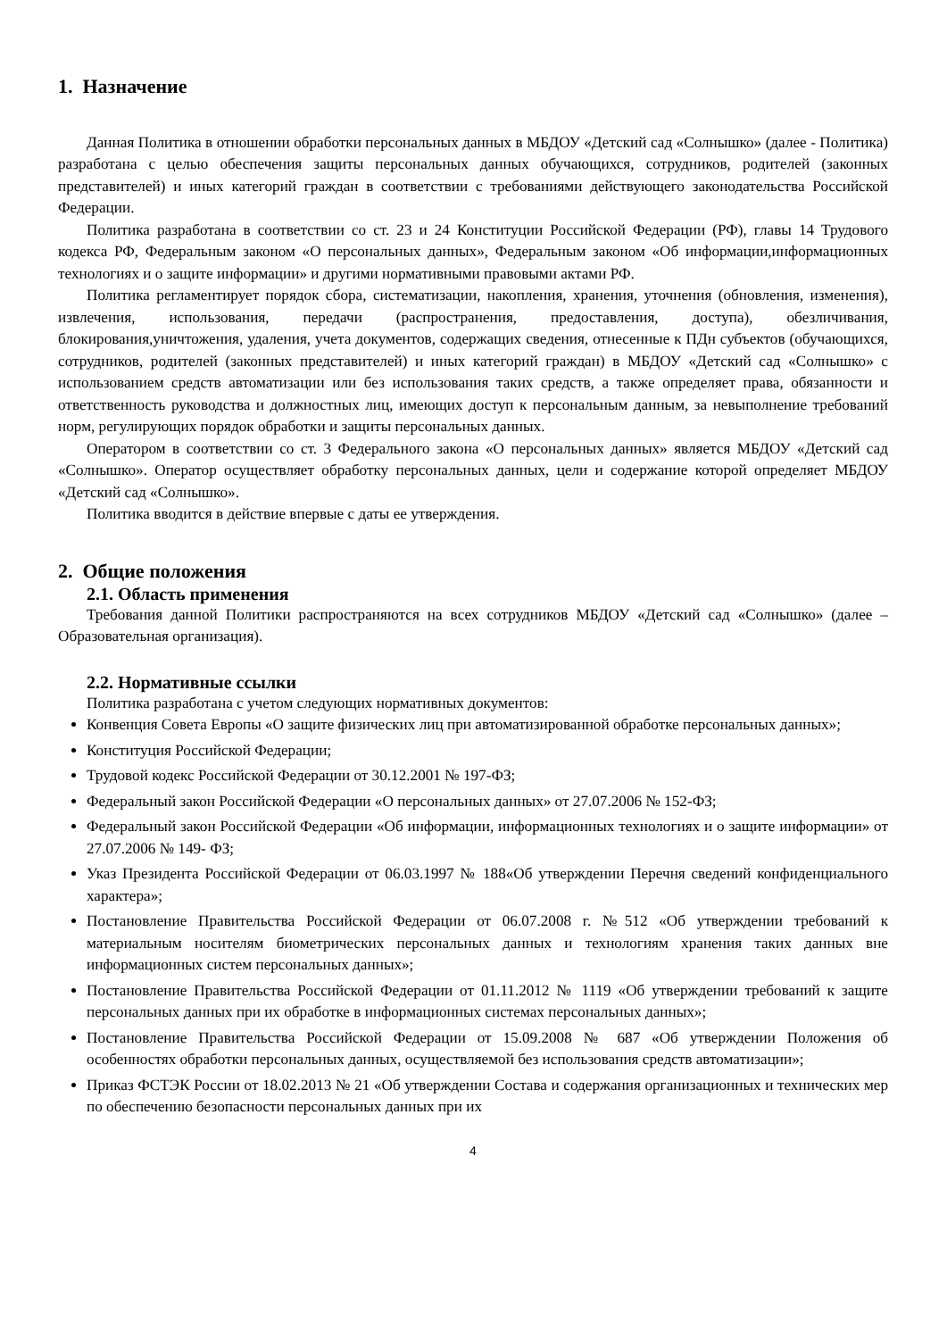1. Назначение
Данная Политика в отношении обработки персональных данных в МБДОУ «Детский сад «Солнышко» (далее - Политика) разработана с целью обеспечения защиты персональных данных обучающихся, сотрудников, родителей (законных представителей) и иных категорий граждан в соответствии с требованиями действующего законодательства Российской Федерации.
Политика разработана в соответствии со ст. 23 и 24 Конституции Российской Федерации (РФ), главы 14 Трудового кодекса РФ, Федеральным законом «О персональных данных», Федеральным законом «Об информации,информационных технологиях и о защите информации» и другими нормативными правовыми актами РФ.
Политика регламентирует порядок сбора, систематизации, накопления, хранения, уточнения (обновления, изменения), извлечения, использования, передачи (распространения, предоставления, доступа), обезличивания, блокирования,уничтожения, удаления, учета документов, содержащих сведения, отнесенные к ПДн субъектов (обучающихся, сотрудников, родителей (законных представителей) и иных категорий граждан) в МБДОУ «Детский сад «Солнышко» с использованием средств автоматизации или без использования таких средств, а также определяет права, обязанности и ответственность руководства и должностных лиц, имеющих доступ к персональным данным, за невыполнение требований норм, регулирующих порядок обработки и защиты персональных данных.
Оператором в соответствии со ст. 3 Федерального закона «О персональных данных» является МБДОУ «Детский сад «Солнышко». Оператор осуществляет обработку персональных данных, цели и содержание которой определяет МБДОУ «Детский сад «Солнышко».
Политика вводится в действие впервые с даты ее утверждения.
2. Общие положения
2.1. Область применения
Требования данной Политики распространяются на всех сотрудников МБДОУ «Детский сад «Солнышко» (далее – Образовательная организация).
2.2. Нормативные ссылки
Политика разработана с учетом следующих нормативных документов:
Конвенция Совета Европы «О защите физических лиц при автоматизированной обработке персональных данных»;
Конституция Российской Федерации;
Трудовой кодекс Российской Федерации от 30.12.2001 № 197-ФЗ;
Федеральный закон Российской Федерации «О персональных данных» от 27.07.2006 № 152-ФЗ;
Федеральный закон Российской Федерации «Об информации, информационных технологиях и о защите информации» от 27.07.2006 № 149- ФЗ;
Указ Президента Российской Федерации от 06.03.1997 № 188«Об утверждении Перечня сведений конфиденциального характера»;
Постановление Правительства Российской Федерации от 06.07.2008 г. №512 «Об утверждении требований к материальным носителям биометрических персональных данных и технологиям хранения таких данных вне информационных систем персональных данных»;
Постановление Правительства Российской Федерации от 01.11.2012 № 1119 «Об утверждении требований к защите персональных данных при их обработке в информационных системах персональных данных»;
Постановление Правительства Российской Федерации от 15.09.2008 № 687 «Об утверждении Положения об особенностях обработки персональных данных, осуществляемой без использования средств автоматизации»;
Приказ ФСТЭК России от 18.02.2013 № 21 «Об утверждении Состава и содержания организационных и технических мер по обеспечению безопасности персональных данных при их
4